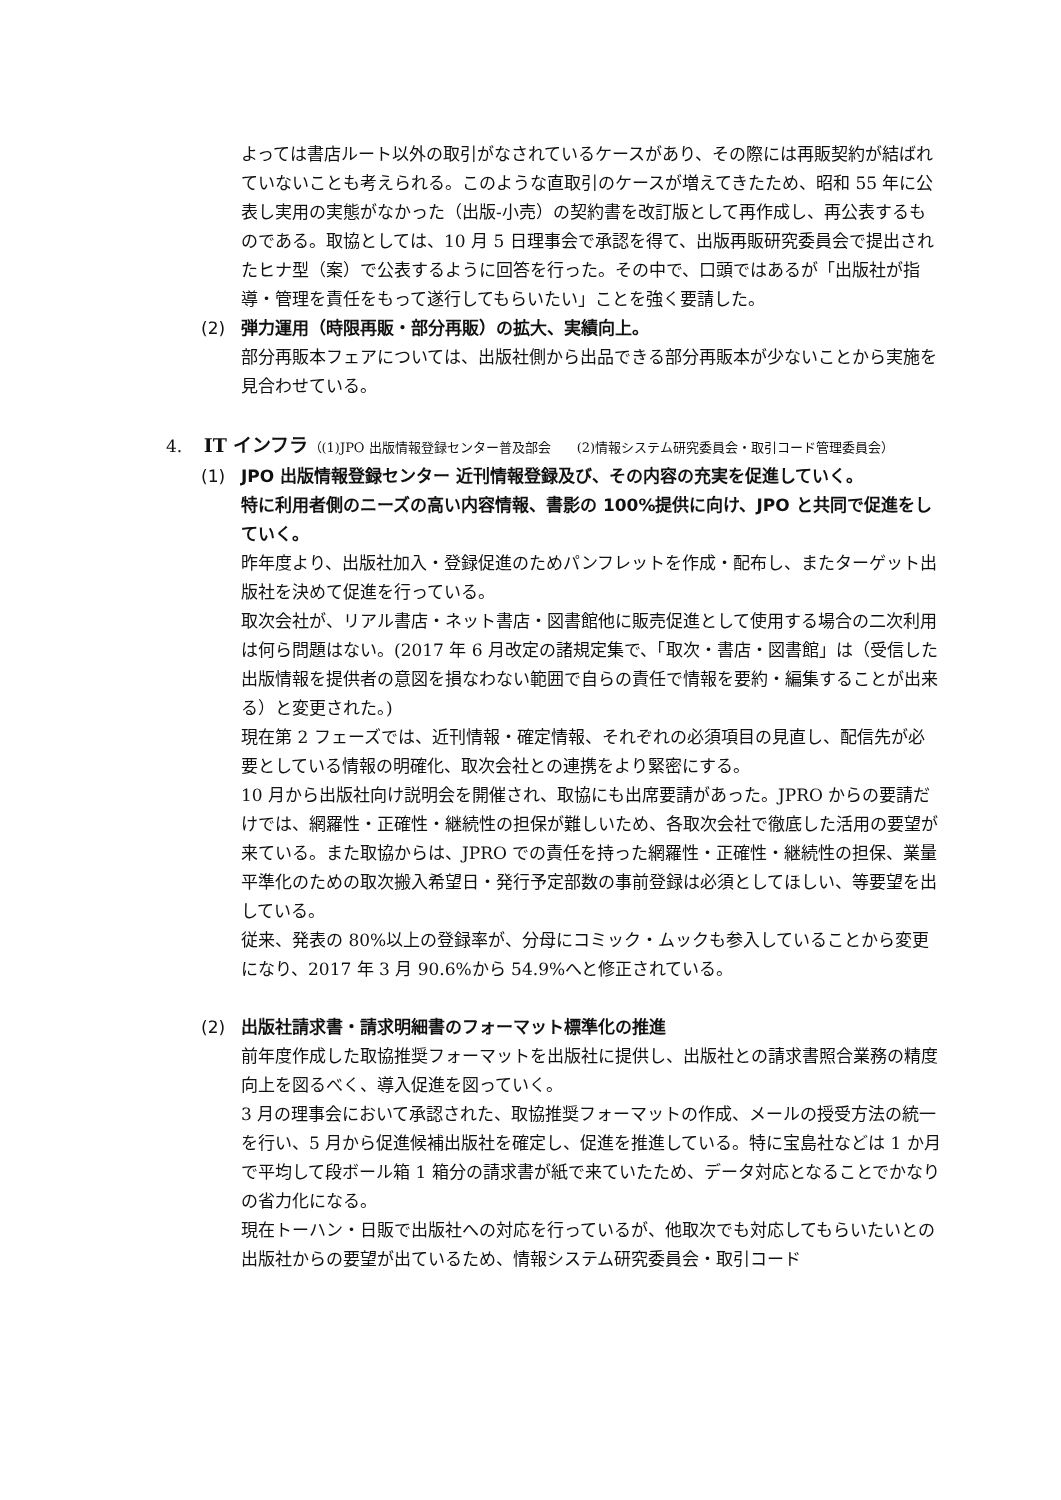よっては書店ルート以外の取引がなされているケースがあり、その際には再販契約が結ばれていないことも考えられる。このような直取引のケースが増えてきたため、昭和 55 年に公表し実用の実態がなかった（出版-小売）の契約書を改訂版として再作成し、再公表するものである。取協としては、10 月 5 日理事会で承認を得て、出版再販研究委員会で提出されたヒナ型（案）で公表するように回答を行った。その中で、口頭ではあるが「出版社が指導・管理を責任をもって遂行してもらいたい」ことを強く要請した。
(2) 弾力運用（時限再販・部分再販）の拡大、実績向上。
部分再販本フェアについては、出版社側から出品できる部分再販本が少ないことから実施を見合わせている。
4. IT インフラ（(1)JPO 出版情報登録センター普及部会　　(2)情報システム研究委員会・取引コード管理委員会）
(1) JPO 出版情報登録センター 近刊情報登録及び、その内容の充実を促進していく。
特に利用者側のニーズの高い内容情報、書影の 100%提供に向け、JPO と共同で促進をしていく。
昨年度より、出版社加入・登録促進のためパンフレットを作成・配布し、またターゲット出版社を決めて促進を行っている。
取次会社が、リアル書店・ネット書店・図書館他に販売促進として使用する場合の二次利用は何ら問題はない。(2017 年 6 月改定の諸規定集で、「取次・書店・図書館」は（受信した出版情報を提供者の意図を損なわない範囲で自らの責任で情報を要約・編集することが出来る）と変更された。)
現在第 2 フェーズでは、近刊情報・確定情報、それぞれの必須項目の見直し、配信先が必要としている情報の明確化、取次会社との連携をより緊密にする。
10 月から出版社向け説明会を開催され、取協にも出席要請があった。JPRO からの要請だけでは、網羅性・正確性・継続性の担保が難しいため、各取次会社で徹底した活用の要望が来ている。また取協からは、JPRO での責任を持った網羅性・正確性・継続性の担保、業量平準化のための取次搬入希望日・発行予定部数の事前登録は必須としてほしい、等要望を出している。
従来、発表の 80%以上の登録率が、分母にコミック・ムックも参入していることから変更になり、2017 年 3 月 90.6%から 54.9%へと修正されている。
(2) 出版社請求書・請求明細書のフォーマット標準化の推進
前年度作成した取協推奨フォーマットを出版社に提供し、出版社との請求書照合業務の精度向上を図るべく、導入促進を図っていく。
3 月の理事会において承認された、取協推奨フォーマットの作成、メールの授受方法の統一を行い、5 月から促進候補出版社を確定し、促進を推進している。特に宝島社などは 1 か月で平均して段ボール箱 1 箱分の請求書が紙で来ていたため、データ対応となることでかなりの省力化になる。
現在トーハン・日販で出版社への対応を行っているが、他取次でも対応してもらいたいとの出版社からの要望が出ているため、情報システム研究委員会・取引コード